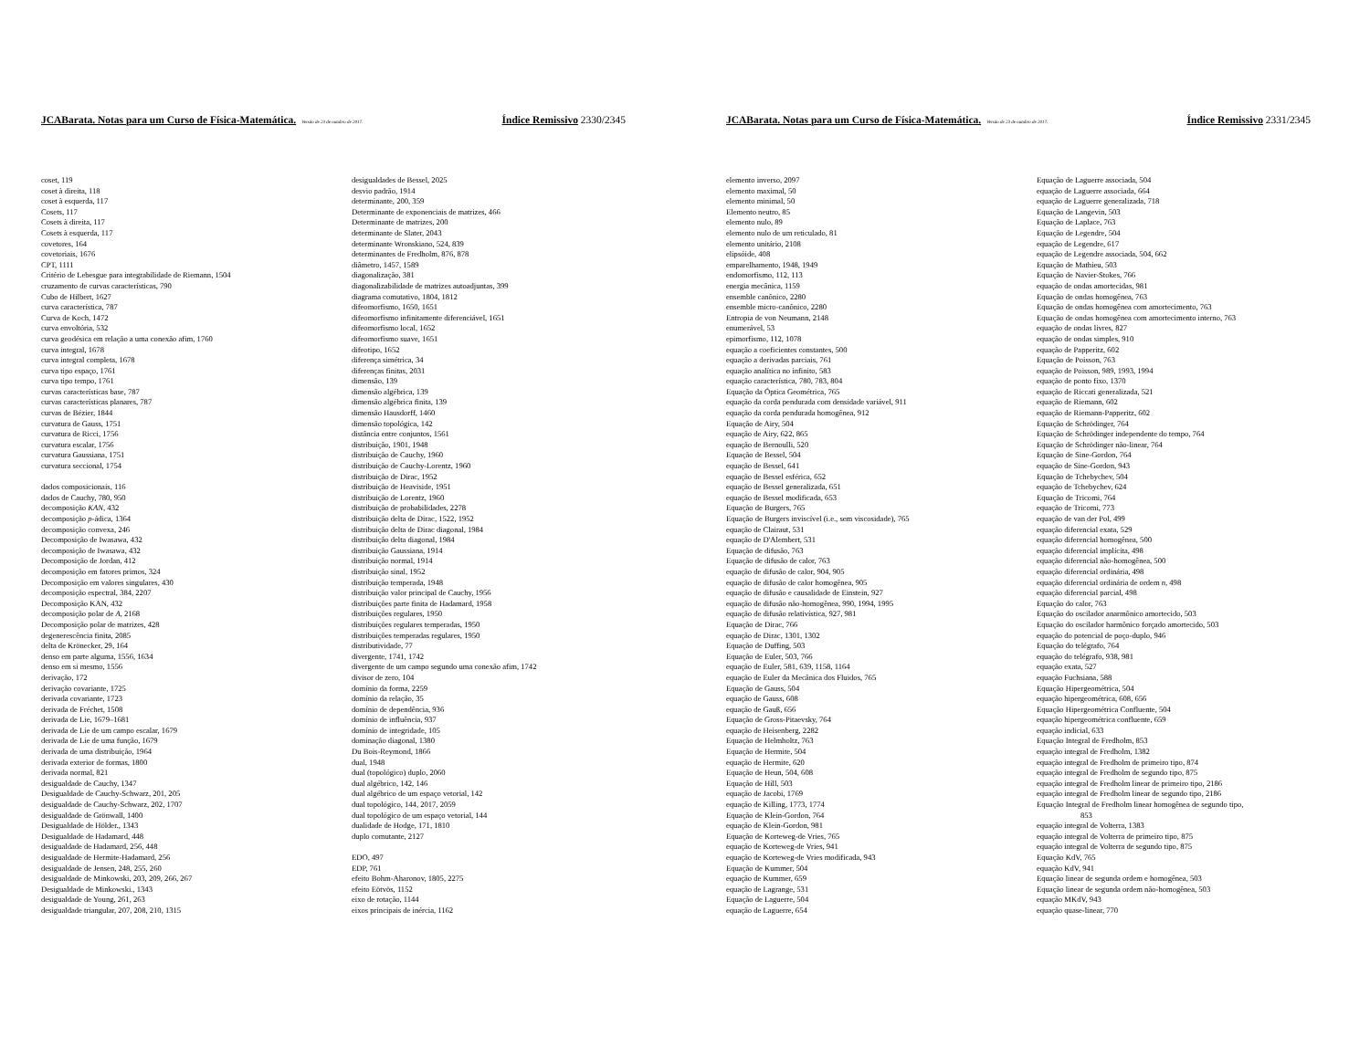JCABarata. Notas para um Curso de Física-Matemática. Versão de 23 de outubro de 2017. Índice Remissivo 2330/2345
coset, 119
coset à direita, 118
coset à esquerda, 117
Cosets, 117
Cosets à direita, 117
Cosets à esquerda, 117
covetores, 164
covetoriais, 1676
CPT, 1111
Critério de Lebesgue para integrabilidade de Riemann, 1504
cruzamento de curvas características, 790
Cubo de Hilbert, 1627
curva característica, 787
Curva de Koch, 1472
curva envoltória, 532
curva geodésica em relação a uma conexão afim, 1760
curva integral, 1678
curva integral completa, 1678
curva tipo espaço, 1761
curva tipo tempo, 1761
curvas características base, 787
curvas características planares, 787
curvas de Bézier, 1844
curvatura de Gauss, 1751
curvatura de Ricci, 1756
curvatura escalar, 1756
curvatura Gaussiana, 1751
curvatura seccional, 1754
dados composicionais, 116
dados de Cauchy, 780, 950
decomposição KAN, 432
decomposição p-ádica, 1364
decomposição convexa, 246
Decomposição de Iwasawa, 432
decomposição de Iwasawa, 432
Decomposição de Jordan, 412
decomposição em fatores primos, 324
Decomposição em valores singulares, 430
decomposição espectral, 384, 2207
Decomposição KAN, 432
decomposição polar de A, 2168
Decomposição polar de matrizes, 428
degenerescência finita, 2085
delta de Krönecker, 29, 164
denso em parte alguma, 1556, 1634
denso em si mesmo, 1556
derivação, 172
derivação covariante, 1725
derivada covariante, 1723
derivada de Fréchet, 1508
derivada de Lie, 1679–1681
derivada de Lie de um campo escalar, 1679
derivada de Lie de uma função, 1679
derivada de uma distribuição, 1964
derivada exterior de formas, 1800
derivada normal, 821
desigualdade de Cauchy, 1347
Desigualdade de Cauchy-Schwarz, 201, 205
desigualdade de Cauchy-Schwarz, 202, 1707
desigualdade de Grönwall, 1400
Desigualdade de Hölder., 1343
Desigualdade de Hadamard, 448
desigualdade de Hadamard, 256, 448
desigualdade de Hermite-Hadamard, 256
desigualdade de Jensen, 248, 255, 260
desigualdade de Minkowski, 203, 209, 266, 267
Desigualdade de Minkowski., 1343
desigualdade de Young, 261, 263
desigualdade triangular, 207, 208, 210, 1315
desigualdades de Bessel, 2025
desvio padrão, 1914
determinante, 200, 359
Determinante de exponenciais de matrizes, 466
Determinante de matrizes, 200
determinante de Slater, 2043
determinante Wronskiano, 524, 839
determinantes de Fredholm, 876, 878
diâmetro, 1457, 1589
diagonalização, 381
diagonalizabilidade de matrizes autoadjuntas, 399
diagrama comutativo, 1804, 1812
difeomorfismo, 1650, 1651
difeomorfismo infinitamente diferenciável, 1651
difeomorfismo local, 1652
difeomorfismo suave, 1651
difeotipo, 1652
diferença simétrica, 34
diferenças finitas, 2031
dimensão, 139
dimensão algébrica, 139
dimensão algébrica finita, 139
dimensão Hausdorff, 1460
dimensão topológica, 142
distância entre conjuntos, 1561
distribuição, 1901, 1948
distribuição de Cauchy, 1960
distribuição de Cauchy-Lorentz, 1960
distribuição de Dirac, 1952
distribuição de Heaviside, 1951
distribuição de Lorentz, 1960
distribuição de probabilidades, 2278
distribuição delta de Dirac, 1522, 1952
distribuição delta de Dirac diagonal, 1984
distribuição delta diagonal, 1984
distribuição Gaussiana, 1914
distribuição normal, 1914
distribuição sinal, 1952
distribuição temperada, 1948
distribuição valor principal de Cauchy, 1956
distribuições parte finita de Hadamard, 1958
distribuições regulares, 1950
distribuições regulares temperadas, 1950
distribuições temperadas regulares, 1950
distributividade, 77
divergente, 1741, 1742
divergente de um campo segundo uma conexão afim, 1742
divisor de zero, 104
domínio da forma, 2259
domínio da relação, 35
domínio de dependência, 936
domínio de influência, 937
domínio de integridade, 105
dominação diagonal, 1380
Du Bois-Reymond, 1866
dual, 1948
dual (topológico) duplo, 2060
dual algébrico, 142, 146
dual algébrico de um espaço vetorial, 142
dual topológico, 144, 2017, 2059
dual topológico de um espaço vetorial, 144
dualidade de Hodge, 171, 1810
duplo comutante, 2127
EDO, 497
EDP, 761
efeito Bohm-Aharonov, 1805, 2275
efeito Eötvös, 1152
eixo de rotação, 1144
eixos principais de inércia, 1162
JCABarata. Notas para um Curso de Física-Matemática. Versão de 23 de outubro de 2017. Índice Remissivo 2331/2345
elemento inverso, 2097
elemento maximal, 50
elemento minimal, 50
Elemento neutro, 85
elemento nulo, 89
elemento nulo de um reticulado, 81
elemento unitário, 2108
elipsóide, 408
emparelhamento, 1948, 1949
endomorfismo, 112, 113
energia mecânica, 1159
ensemble canônico, 2280
ensemble micro-canônico, 2280
Entropia de von Neumann, 2148
enumerável, 53
epimorfismo, 112, 1078
equação a coeficientes constantes, 500
equação a derivadas parciais, 761
equação analítica no infinito, 583
equação característica, 780, 783, 804
Equação da Óptica Geométrica, 765
equação da corda pendurada com densidade variável, 911
equação da corda pendurada homogênea, 912
Equação de Airy, 504
equação de Airy, 622, 865
equação de Bernoulli, 520
Equação de Bessel, 504
equação de Bessel, 641
equação de Bessel esférica, 652
equação de Bessel generalizada, 651
equação de Bessel modificada, 653
Equação de Burgers, 765
Equação de Burgers inviscível (i.e., sem viscosidade), 765
equação de Clairaut, 531
equação de D'Alembert, 531
Equação de difusão, 763
Equação de difusão de calor, 763
equação de difusão de calor, 904, 905
equação de difusão de calor homogênea, 905
equação de difusão e causalidade de Einstein, 927
equação de difusão não-homogênea, 990, 1994, 1995
equação de difusão relativística, 927, 981
Equação de Dirac, 766
equação de Dirac, 1301, 1302
Equação de Duffing, 503
Equação de Euler, 503, 766
equação de Euler, 581, 639, 1158, 1164
equação de Euler da Mecânica dos Fluidos, 765
Equação de Gauss, 504
equação de Gauss, 608
equação de Gauß, 656
Equação de Gross-Pitaevsky, 764
equação de Heisenberg, 2282
Equação de Helmholtz, 763
Equação de Hermite, 504
equação de Hermite, 620
Equação de Heun, 504, 608
Equação de Hill, 503
equação de Jacobi, 1769
equação de Killing, 1773, 1774
Equação de Klein-Gordon, 764
equação de Klein-Gordon, 981
Equação de Korteweg-de Vries, 765
equação de Korteweg-de Vries, 941
equação de Korteweg-de Vries modificada, 943
Equação de Kummer, 504
equação de Kummer, 659
equação de Lagrange, 531
Equação de Laguerre, 504
equação de Laguerre, 654
Equação de Laguerre associada, 504
equação de Laguerre associada, 664
equação de Laguerre generalizada, 718
Equação de Langevin, 503
Equação de Laplace, 763
Equação de Legendre, 504
equação de Legendre, 617
equação de Legendre associada, 504, 662
Equação de Mathieu, 503
Equação de Navier-Stokes, 766
equação de ondas amortecidas, 981
Equação de ondas homogênea, 763
Equação de ondas homogênea com amortecimento, 763
Equação de ondas homogênea com amortecimento interno, 763
equação de ondas livres, 827
equação de ondas simples, 910
equação de Papperitz, 602
Equação de Poisson, 763
equação de Poisson, 989, 1993, 1994
equação de ponto fixo, 1370
equação de Riccati generalizada, 521
equação de Riemann, 602
equação de Riemann-Papperitz, 602
Equação de Schrödinger, 764
Equação de Schrödinger independente do tempo, 764
Equação de Schrödinger não-linear, 764
Equação de Sine-Gordon, 764
equação de Sine-Gordon, 943
Equação de Tchebychev, 504
equação de Tchebychev, 624
Equação de Tricomi, 764
equação de Tricomi, 773
equação de van der Pol, 499
equação diferencial exata, 529
equação diferencial homogênea, 500
equação diferencial implícita, 498
equação diferencial não-homogênea, 500
equação diferencial ordinária, 498
equação diferencial ordinária de ordem n, 498
equação diferencial parcial, 498
Equação do calor, 763
Equação do oscilador anarmônico amortecido, 503
Equação do oscilador harmônico forçado amortecido, 503
equação do potencial de poço-duplo, 946
Equação do telégrafo, 764
equação do telégrafo, 938, 981
equação exata, 527
equação Fuchsiana, 588
Equação Hipergeométrica, 504
equação hipergeométrica, 608, 656
Equação Hipergeométrica Confluente, 504
equação hipergeométrica confluente, 659
equação indicial, 633
Equação Integral de Fredholm, 853
equação integral de Fredholm, 1382
equação integral de Fredholm de primeiro tipo, 874
equação integral de Fredholm de segundo tipo, 875
equação integral de Fredholm linear de primeiro tipo, 2186
equação integral de Fredholm linear de segundo tipo, 2186
Equação Integral de Fredholm linear homogênea de segundo tipo,
853
equação integral de Volterra, 1383
equação integral de Volterra de primeiro tipo, 875
equação integral de Volterra de segundo tipo, 875
Equação KdV, 765
equação KdV, 941
Equação linear de segunda ordem e homogênea, 503
Equação linear de segunda ordem não-homogênea, 503
equação MKdV, 943
equação quase-linear, 770